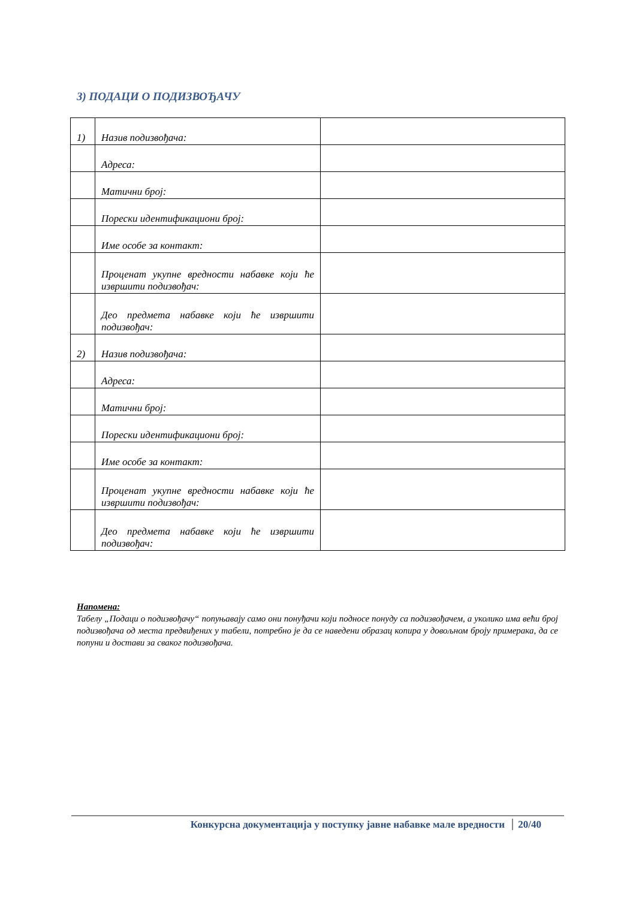3) ПОДАЦИ О ПОДИЗВОЂАЧУ
| 1) | Назив подизвођача: | |
| | Адреса: | |
| | Матични број: | |
| | Порески идентификациони број: | |
| | Име особе за контакт: | |
| | Проценат укупне вредности набавке који ће извршити подизвођач: | |
| | Део предмета набавке који ће извршити подизвођач: | |
| 2) | Назив подизвођача: | |
| | Адреса: | |
| | Матични број: | |
| | Порески идентификациони број: | |
| | Име особе за контакт: | |
| | Проценат укупне вредности набавке који ће извршити подизвођач: | |
| | Део предмета набавке који ће извршити подизвођач: | |
Напомена:
Табелу „Подаци о подизвођачу“ попуњавају само они понуђачи који подносе понуду са подизвођачем, а уколико има већи број подизвођача од места предвиђених у табели, потребно је да се наведени образац копира у довољном броју примерака, да се попуни и достави за сваког подизвођача.
Конкурсна документација у поступку јавне набавке мале вредности 20/40